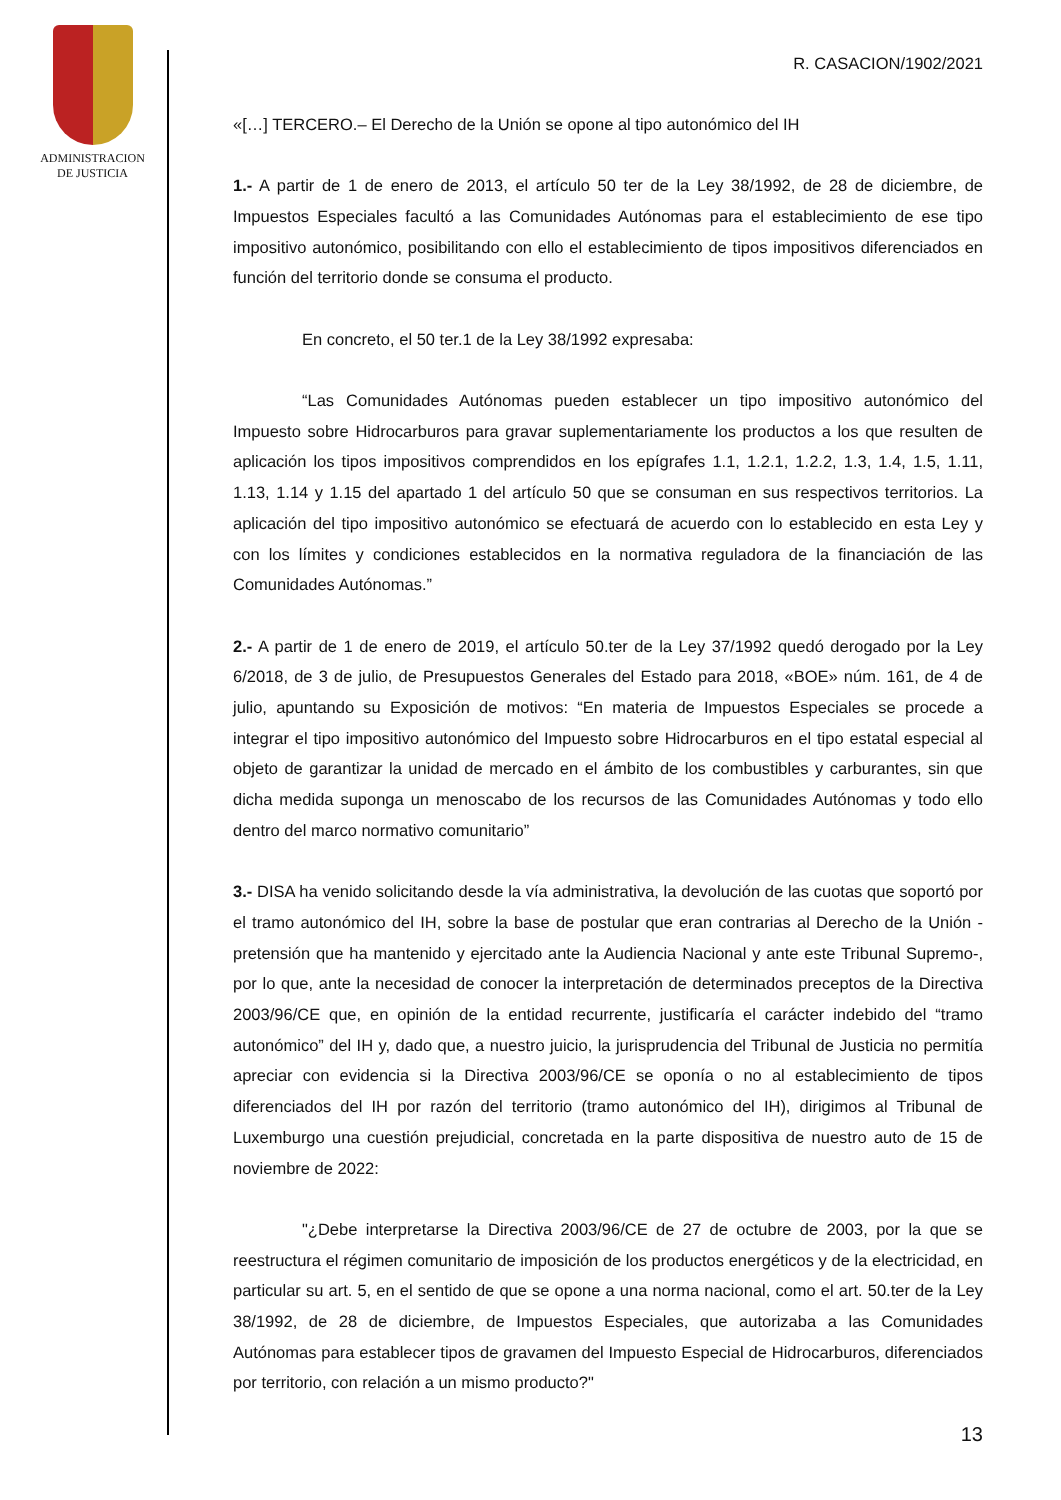ADMINISTRACION
DE JUSTICIA
R. CASACION/1902/2021
«[…] TERCERO.– El Derecho de la Unión se opone al tipo autonómico del IH
1.- A partir de 1 de enero de 2013, el artículo 50 ter de la Ley 38/1992, de 28 de diciembre, de Impuestos Especiales facultó a las Comunidades Autónomas para el establecimiento de ese tipo impositivo autonómico, posibilitando con ello el establecimiento de tipos impositivos diferenciados en función del territorio donde se consuma el producto.
En concreto, el 50 ter.1 de la Ley 38/1992 expresaba:
“Las Comunidades Autónomas pueden establecer un tipo impositivo autonómico del Impuesto sobre Hidrocarburos para gravar suplementariamente los productos a los que resulten de aplicación los tipos impositivos comprendidos en los epígrafes 1.1, 1.2.1, 1.2.2, 1.3, 1.4, 1.5, 1.11, 1.13, 1.14 y 1.15 del apartado 1 del artículo 50 que se consuman en sus respectivos territorios. La aplicación del tipo impositivo autonómico se efectuará de acuerdo con lo establecido en esta Ley y con los límites y condiciones establecidos en la normativa reguladora de la financiación de las Comunidades Autónomas.”
2.- A partir de 1 de enero de 2019, el artículo 50.ter de la Ley 37/1992 quedó derogado por la Ley 6/2018, de 3 de julio, de Presupuestos Generales del Estado para 2018, «BOE» núm. 161, de 4 de julio, apuntando su Exposición de motivos: “En materia de Impuestos Especiales se procede a integrar el tipo impositivo autonómico del Impuesto sobre Hidrocarburos en el tipo estatal especial al objeto de garantizar la unidad de mercado en el ámbito de los combustibles y carburantes, sin que dicha medida suponga un menoscabo de los recursos de las Comunidades Autónomas y todo ello dentro del marco normativo comunitario”
3.- DISA ha venido solicitando desde la vía administrativa, la devolución de las cuotas que soportó por el tramo autonómico del IH, sobre la base de postular que eran contrarias al Derecho de la Unión -pretensión que ha mantenido y ejercitado ante la Audiencia Nacional y ante este Tribunal Supremo-, por lo que, ante la necesidad de conocer la interpretación de determinados preceptos de la Directiva 2003/96/CE que, en opinión de la entidad recurrente, justificaría el carácter indebido del “tramo autonómico” del IH y, dado que, a nuestro juicio, la jurisprudencia del Tribunal de Justicia no permitía apreciar con evidencia si la Directiva 2003/96/CE se oponía o no al establecimiento de tipos diferenciados del IH por razón del territorio (tramo autonómico del IH), dirigimos al Tribunal de Luxemburgo una cuestión prejudicial, concretada en la parte dispositiva de nuestro auto de 15 de noviembre de 2022:
"¿Debe interpretarse la Directiva 2003/96/CE de 27 de octubre de 2003, por la que se reestructura el régimen comunitario de imposición de los productos energéticos y de la electricidad, en particular su art. 5, en el sentido de que se opone a una norma nacional, como el art. 50.ter de la Ley 38/1992, de 28 de diciembre, de Impuestos Especiales, que autorizaba a las Comunidades Autónomas para establecer tipos de gravamen del Impuesto Especial de Hidrocarburos, diferenciados por territorio, con relación a un mismo producto?"
13